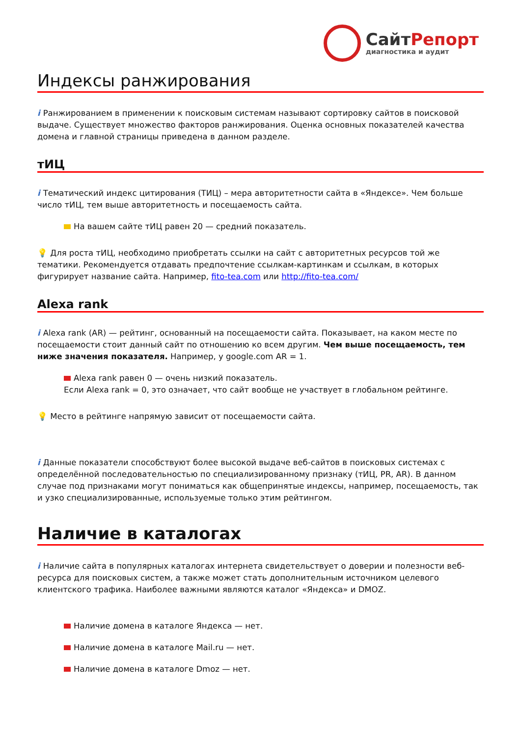Сайт Репорт
диагностика и аудит
Индексы ранжирования
i Ранжированием в применении к поисковым системам называют сортировку сайтов в поисковой выдаче. Существует множество факторов ранжирования. Оценка основных показателей качества домена и главной страницы приведена в данном разделе.
тИЦ
i Тематический индекс цитирования (ТИЦ) – мера авторитетности сайта в «Яндексе». Чем больше число тИЦ, тем выше авторитетность и посещаемость сайта.
На вашем сайте тИЦ равен 20 — средний показатель.
💡 Для роста тИЦ, необходимо приобретать ссылки на сайт с авторитетных ресурсов той же тематики. Рекомендуется отдавать предпочтение ссылкам-картинкам и ссылкам, в которых фигурирует название сайта. Например, fito-tea.com или http://fito-tea.com/
Alexa rank
i Alexa rank (AR) — рейтинг, основанный на посещаемости сайта. Показывает, на каком месте по посещаемости стоит данный сайт по отношению ко всем другим. Чем выше посещаемость, тем ниже значения показателя. Например, у google.com AR = 1.
Alexa rank равен 0 — очень низкий показатель.
Если Alexa rank = 0, это означает, что сайт вообще не участвует в глобальном рейтинге.
💡 Место в рейтинге напрямую зависит от посещаемости сайта.
i Данные показатели способствуют более высокой выдаче веб-сайтов в поисковых системах с определённой последовательностью по специализированному признаку (тИЦ, PR, AR). В данном случае под признаками могут пониматься как общепринятые индексы, например, посещаемость, так и узко специализированные, используемые только этим рейтингом.
Наличие в каталогах
i Наличие сайта в популярных каталогах интернета свидетельствует о доверии и полезности веб-ресурса для поисковых систем, а также может стать дополнительным источником целевого клиентского трафика. Наиболее важными являются каталог «Яндекса» и DMOZ.
Наличие домена в каталоге Яндекса — нет.
Наличие домена в каталоге Mail.ru — нет.
Наличие домена в каталоге Dmoz — нет.